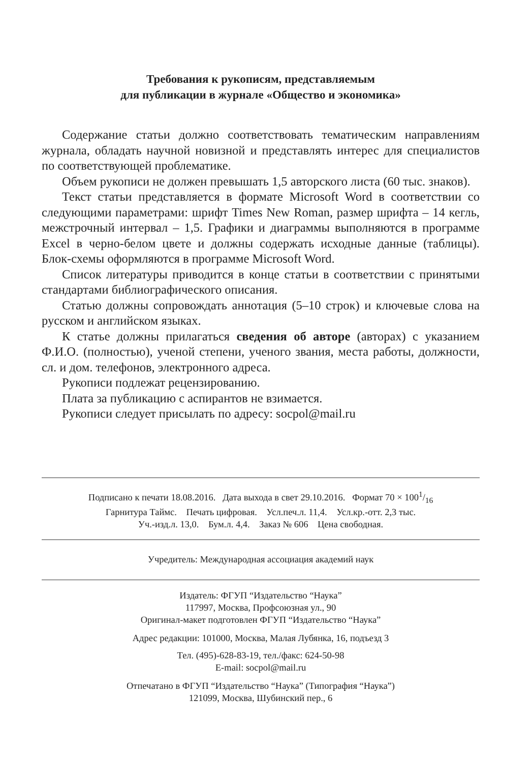Требования к рукописям, представляемым
для публикации в журнале «Общество и экономика»
Содержание статьи должно соответствовать тематическим направлениям журнала, обладать научной новизной и представлять интерес для специалистов по соответствующей проблематике.
Объем рукописи не должен превышать 1,5 авторского листа (60 тыс. знаков).
Текст статьи представляется в формате Microsoft Word в соответствии со следующими параметрами: шрифт Times New Roman, размер шрифта – 14 кегль, межстрочный интервал – 1,5. Графики и диаграммы выполняются в программе Excel в черно-белом цвете и должны содержать исходные данные (таблицы). Блок-схемы оформляются в программе Microsoft Word.
Список литературы приводится в конце статьи в соответствии с принятыми стандартами библиографического описания.
Статью должны сопровождать аннотация (5–10 строк) и ключевые слова на русском и английском языках.
К статье должны прилагаться сведения об авторе (авторах) с указанием Ф.И.О. (полностью), ученой степени, ученого звания, места работы, должности, сл. и дом. телефонов, электронного адреса.
Рукописи подлежат рецензированию.
Плата за публикацию с аспирантов не взимается.
Рукописи следует присылать по адресу: socpol@mail.ru
Подписано к печати 18.08.2016. Дата выхода в свет 29.10.2016. Формат 70 × 1001/16
Гарнитура Таймс. Печать цифровая. Усл.печ.л. 11,4. Усл.кр.-отт. 2,3 тыс.
Уч.-изд.л. 13,0. Бум.л. 4,4. Заказ № 606 Цена свободная.
Учредитель: Международная ассоциация академий наук
Издатель: ФГУП “Издательство “Наука”
117997, Москва, Профсоюзная ул., 90
Оригинал-макет подготовлен ФГУП “Издательство “Наука”
Адрес редакции: 101000, Москва, Малая Лубянка, 16, подъезд 3
Тел. (495)-628-83-19, тел./факс: 624-50-98
E-mail: socpol@mail.ru
Отпечатано в ФГУП “Издательство “Наука” (Типография “Наука”)
121099, Москва, Шубинский пер., 6